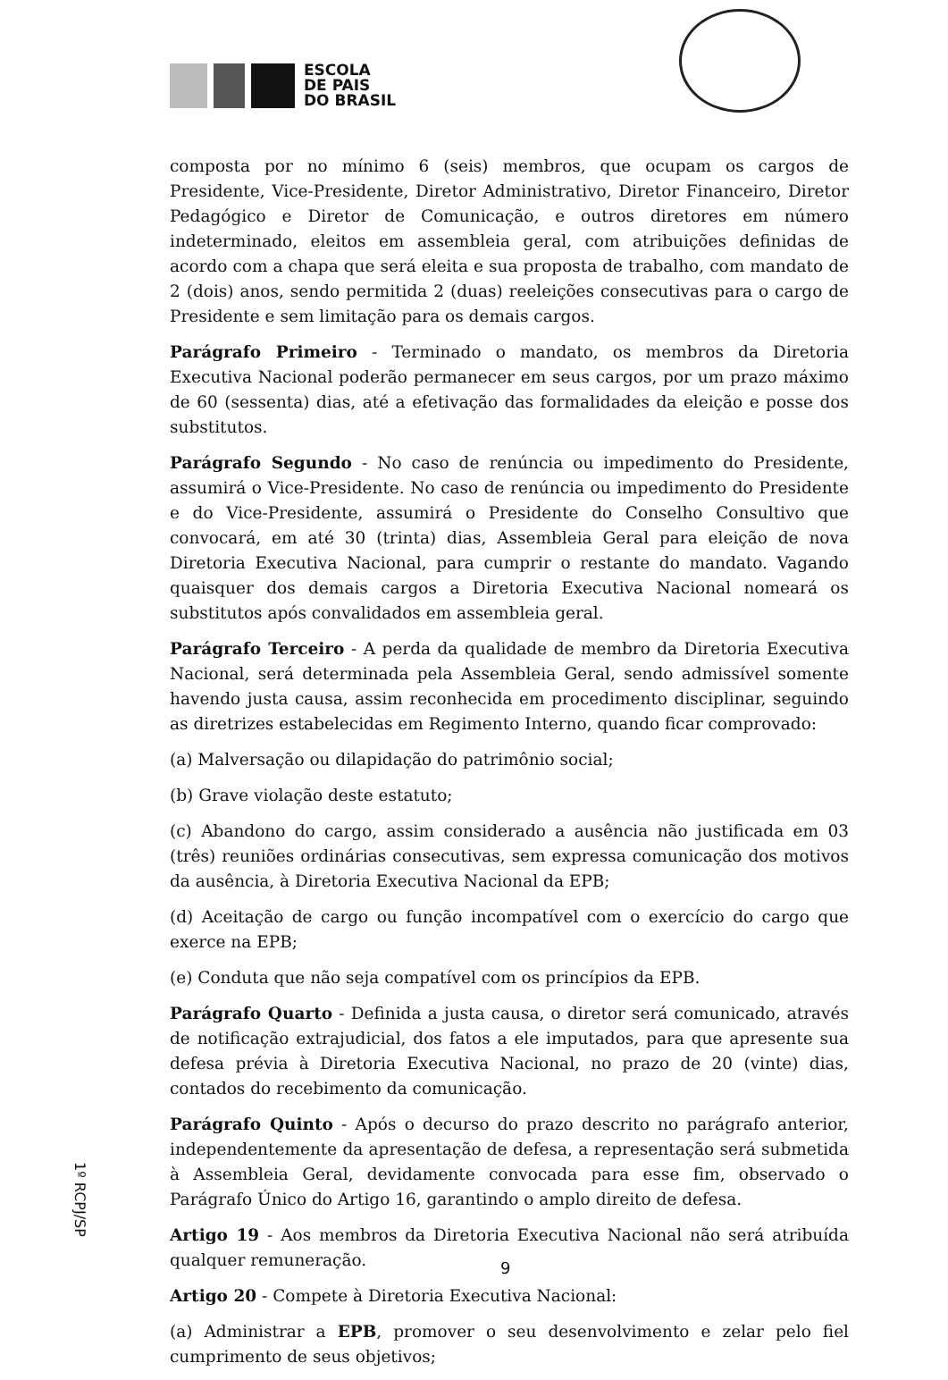ESCOLA
DE PAIS
DO BRASIL
composta por no mínimo 6 (seis) membros, que ocupam os cargos de Presidente, Vice-Presidente, Diretor Administrativo, Diretor Financeiro, Diretor Pedagógico e Diretor de Comunicação, e outros diretores em número indeterminado, eleitos em assembleia geral, com atribuições definidas de acordo com a chapa que será eleita e sua proposta de trabalho, com mandato de 2 (dois) anos, sendo permitida 2 (duas) reeleições consecutivas para o cargo de Presidente e sem limitação para os demais cargos.
Parágrafo Primeiro - Terminado o mandato, os membros da Diretoria Executiva Nacional poderão permanecer em seus cargos, por um prazo máximo de 60 (sessenta) dias, até a efetivação das formalidades da eleição e posse dos substitutos.
Parágrafo Segundo - No caso de renúncia ou impedimento do Presidente, assumirá o Vice-Presidente. No caso de renúncia ou impedimento do Presidente e do Vice-Presidente, assumirá o Presidente do Conselho Consultivo que convocará, em até 30 (trinta) dias, Assembleia Geral para eleição de nova Diretoria Executiva Nacional, para cumprir o restante do mandato. Vagando quaisquer dos demais cargos a Diretoria Executiva Nacional nomeará os substitutos após convalidados em assembleia geral.
Parágrafo Terceiro - A perda da qualidade de membro da Diretoria Executiva Nacional, será determinada pela Assembleia Geral, sendo admissível somente havendo justa causa, assim reconhecida em procedimento disciplinar, seguindo as diretrizes estabelecidas em Regimento Interno, quando ficar comprovado:
(a) Malversação ou dilapidação do patrimônio social;
(b) Grave violação deste estatuto;
(c) Abandono do cargo, assim considerado a ausência não justificada em 03 (três) reuniões ordinárias consecutivas, sem expressa comunicação dos motivos da ausência, à Diretoria Executiva Nacional da EPB;
(d) Aceitação de cargo ou função incompatível com o exercício do cargo que exerce na EPB;
(e) Conduta que não seja compatível com os princípios da EPB.
Parágrafo Quarto - Definida a justa causa, o diretor será comunicado, através de notificação extrajudicial, dos fatos a ele imputados, para que apresente sua defesa prévia à Diretoria Executiva Nacional, no prazo de 20 (vinte) dias, contados do recebimento da comunicação.
Parágrafo Quinto - Após o decurso do prazo descrito no parágrafo anterior, independentemente da apresentação de defesa, a representação será submetida à Assembleia Geral, devidamente convocada para esse fim, observado o Parágrafo Único do Artigo 16, garantindo o amplo direito de defesa.
Artigo 19 - Aos membros da Diretoria Executiva Nacional não será atribuída qualquer remuneração.
Artigo 20 - Compete à Diretoria Executiva Nacional:
(a) Administrar a EPB, promover o seu desenvolvimento e zelar pelo fiel cumprimento de seus objetivos;
1º RCPJ/SP
9